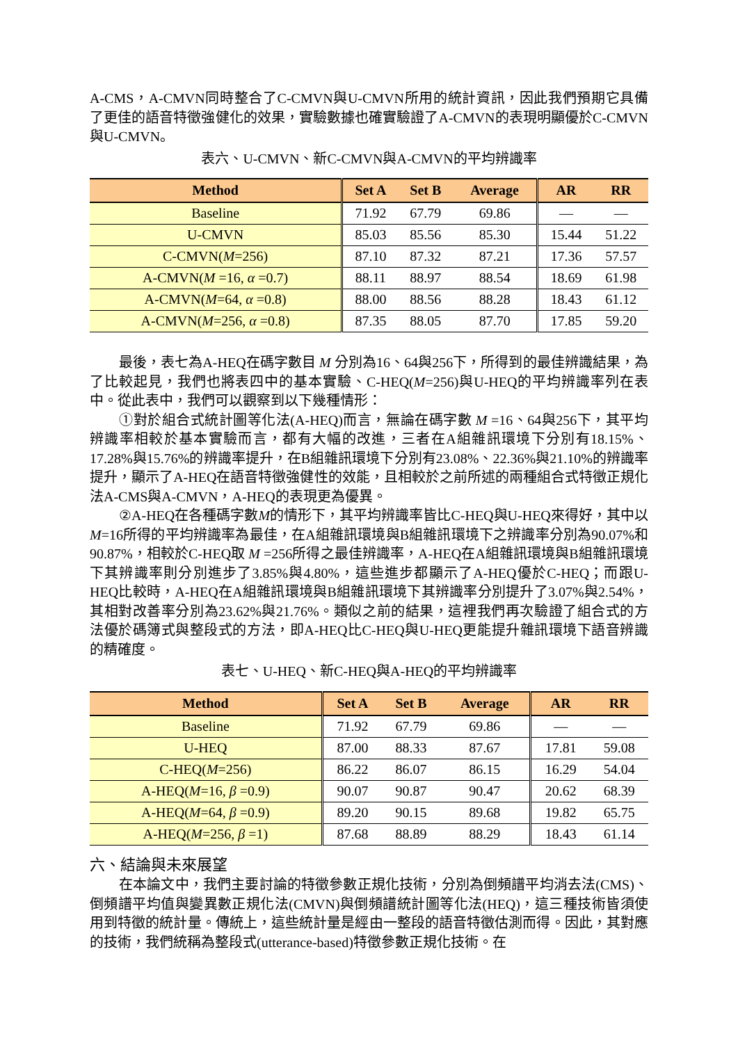A-CMS，A-CMVN同時整合了C-CMVN與U-CMVN所用的統計資訊，因此我們預期它具備了更佳的語音特徵強健化的效果，實驗數據也確實驗證了A-CMVN的表現明顯優於C-CMVN與U-CMVN。
表六、U-CMVN、新C-CMVN與A-CMVN的平均辨識率
| Method | Set A | Set B | Average | AR | RR |
| --- | --- | --- | --- | --- | --- |
| Baseline | 71.92 | 67.79 | 69.86 | — | — |
| U-CMVN | 85.03 | 85.56 | 85.30 | 15.44 | 51.22 |
| C-CMVN( M =256) | 87.10 | 87.32 | 87.21 | 17.36 | 57.57 |
| A-CMVN( M =16, α =0.7) | 88.11 | 88.97 | 88.54 | 18.69 | 61.98 |
| A-CMVN( M =64, α =0.8) | 88.00 | 88.56 | 88.28 | 18.43 | 61.12 |
| A-CMVN( M =256, α =0.8) | 87.35 | 88.05 | 87.70 | 17.85 | 59.20 |
最後，表七為A-HEQ在碼字數目 M 分別為16、64與256下，所得到的最佳辨識結果，為了比較起見，我們也將表四中的基本實驗、C-HEQ(M=256)與U-HEQ的平均辨識率列在表中。從此表中，我們可以觀察到以下幾種情形：
①對於組合式統計圖等化法(A-HEQ)而言，無論在碼字數 M =16、64與256下，其平均辨識率相較於基本實驗而言，都有大幅的改進，三者在A組雜訊環境下分別有18.15%、17.28%與15.76%的辨識率提升，在B組雜訊環境下分別有23.08%、22.36%與21.10%的辨識率提升，顯示了A-HEQ在語音特徵強健性的效能，且相較於之前所述的兩種組合式特徵正規化法A-CMS與A-CMVN，A-HEQ的表現更為優異。
②A-HEQ在各種碼字數M的情形下，其平均辨識率皆比C-HEQ與U-HEQ來得好，其中以M=16所得的平均辨識率為最佳，在A組雜訊環境與B組雜訊環境下之辨識率分別為90.07%和90.87%，相較於C-HEQ取 M =256所得之最佳辨識率，A-HEQ在A組雜訊環境與B組雜訊環境下其辨識率則分別進步了3.85%與4.80%，這些進步都顯示了A-HEQ優於C-HEQ；而跟U-HEQ比較時，A-HEQ在A組雜訊環境與B組雜訊環境下其辨識率分別提升了3.07%與2.54%，其相對改善率分別為23.62%與21.76%。類似之前的結果，這裡我們再次驗證了組合式的方法優於碼簿式與整段式的方法，即A-HEQ比C-HEQ與U-HEQ更能提升雜訊環境下語音辨識的精確度。
表七、U-HEQ、新C-HEQ與A-HEQ的平均辨識率
| Method | Set A | Set B | Average | AR | RR |
| --- | --- | --- | --- | --- | --- |
| Baseline | 71.92 | 67.79 | 69.86 | — | — |
| U-HEQ | 87.00 | 88.33 | 87.67 | 17.81 | 59.08 |
| C-HEQ( M =256) | 86.22 | 86.07 | 86.15 | 16.29 | 54.04 |
| A-HEQ( M =16, β =0.9) | 90.07 | 90.87 | 90.47 | 20.62 | 68.39 |
| A-HEQ( M =64, β =0.9) | 89.20 | 90.15 | 89.68 | 19.82 | 65.75 |
| A-HEQ( M =256, β =1) | 87.68 | 88.89 | 88.29 | 18.43 | 61.14 |
六、結論與未來展望
在本論文中，我們主要討論的特徵參數正規化技術，分別為倒頻譜平均消去法(CMS)、倒頻譜平均值與變異數正規化法(CMVN)與倒頻譜統計圖等化法(HEQ)，這三種技術皆須使用到特徵的統計量。傳統上，這些統計量是經由一整段的語音特徵估測而得。因此，其對應的技術，我們統稱為整段式(utterance-based)特徵參數正規化技術。在